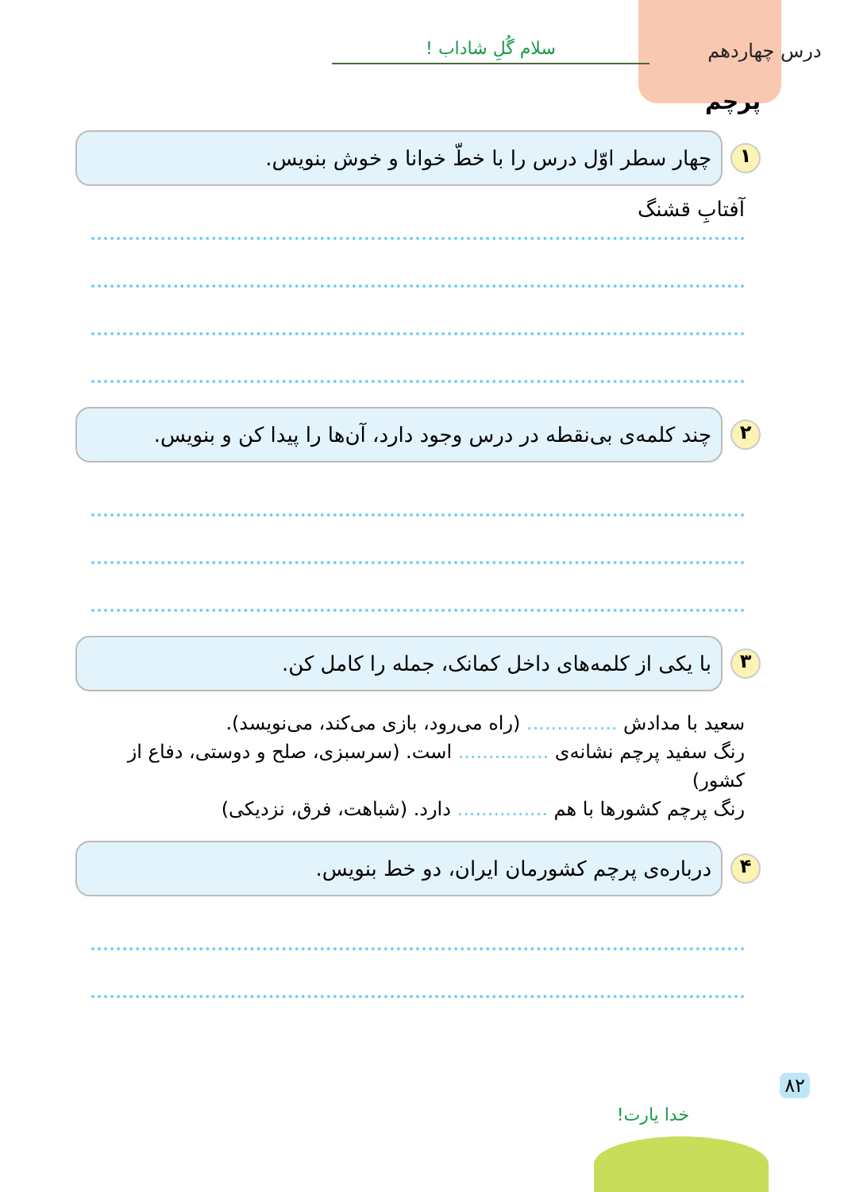درس چهاردهم
سلام گُلِ شاداب !
پرچم
۱
چهار سطر اوّل درس را با خطّ خوانا و خوش بنویس.
آفتابِ قشنگ
۲
چند کلمه‌ی بی‌نقطه در درس وجود دارد، آن‌ها را پیدا کن و بنویس.
۳
با یکی از کلمه‌های داخل کمانک، جمله را کامل کن.
سعید با مدادش ............... (راه می‌رود، بازی می‌کند، می‌نویسد).
رنگ سفید پرچم نشانه‌ی ............... است. (سرسبزی، صلح و دوستی، دفاع از کشور)
رنگ پرچم کشورها با هم ............... دارد. (شباهت، فرق، نزدیکی)
۴
درباره‌ی پرچم کشورمان ایران، دو خط بنویس.
۸۲
خدا یارت!